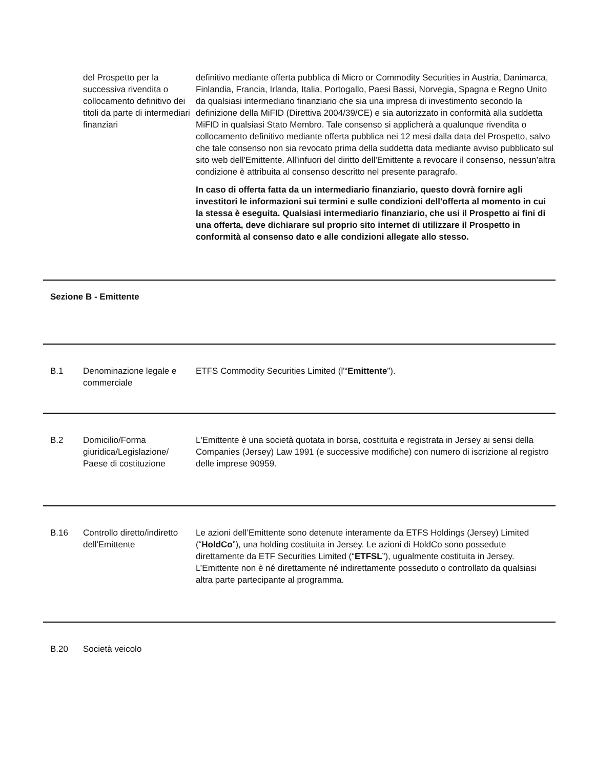| | del Prospetto per la successiva rivendita o collocamento definitivo dei titoli da parte di intermediari finanziari | definitivo mediante offerta pubblica di Micro or Commodity Securities in Austria, Danimarca, Finlandia, Francia, Irlanda, Italia, Portogallo, Paesi Bassi, Norvegia, Spagna e Regno Unito da qualsiasi intermediario finanziario che sia una impresa di investimento secondo la definizione della MiFID (Direttiva 2004/39/CE) e sia autorizzato in conformità alla suddetta MiFID in qualsiasi Stato Membro. Tale consenso si applicherà a qualunque rivendita o collocamento definitivo mediante offerta pubblica nei 12 mesi dalla data del Prospetto, salvo che tale consenso non sia revocato prima della suddetta data mediante avviso pubblicato sul sito web dell'Emittente. All'infuori del diritto dell'Emittente a revocare il consenso, nessun’altra condizione è attribuita al consenso descritto nel presente paragrafo. In caso di offerta fatta da un intermediario finanziario, questo dovrà fornire agli investitori le informazioni sui termini e sulle condizioni dell'offerta al momento in cui la stessa è eseguita. Qualsiasi intermediario finanziario, che usi il Prospetto ai fini di una offerta, deve dichiarare sul proprio sito internet di utilizzare il Prospetto in conformità al consenso dato e alle condizioni allegate allo stesso. |
| Sezione B - Emittente | | |
| B.1 | Denominazione legale e commerciale | ETFS Commodity Securities Limited (l'“ Emittente ”). |
| B.2 | Domicilio/Forma giuridica/Legislazione/ Paese di costituzione | L'Emittente è una società quotata in borsa, costituita e registrata in Jersey ai sensi della Companies (Jersey) Law 1991 (e successive modifiche) con numero di iscrizione al registro delle imprese 90959. |
| B.16 | Controllo diretto/indiretto dell'Emittente | Le azioni dell’Emittente sono detenute interamente da ETFS Holdings (Jersey) Limited (“ HoldCo ”), una holding costituita in Jersey. Le azioni di HoldCo sono possedute direttamente da ETF Securities Limited (“ ETFSL ”), ugualmente costituita in Jersey. L’Emittente non è né direttamente né indirettamente posseduto o controllato da qualsiasi altra parte partecipante al programma. |
| B.20 | Società veicolo | |